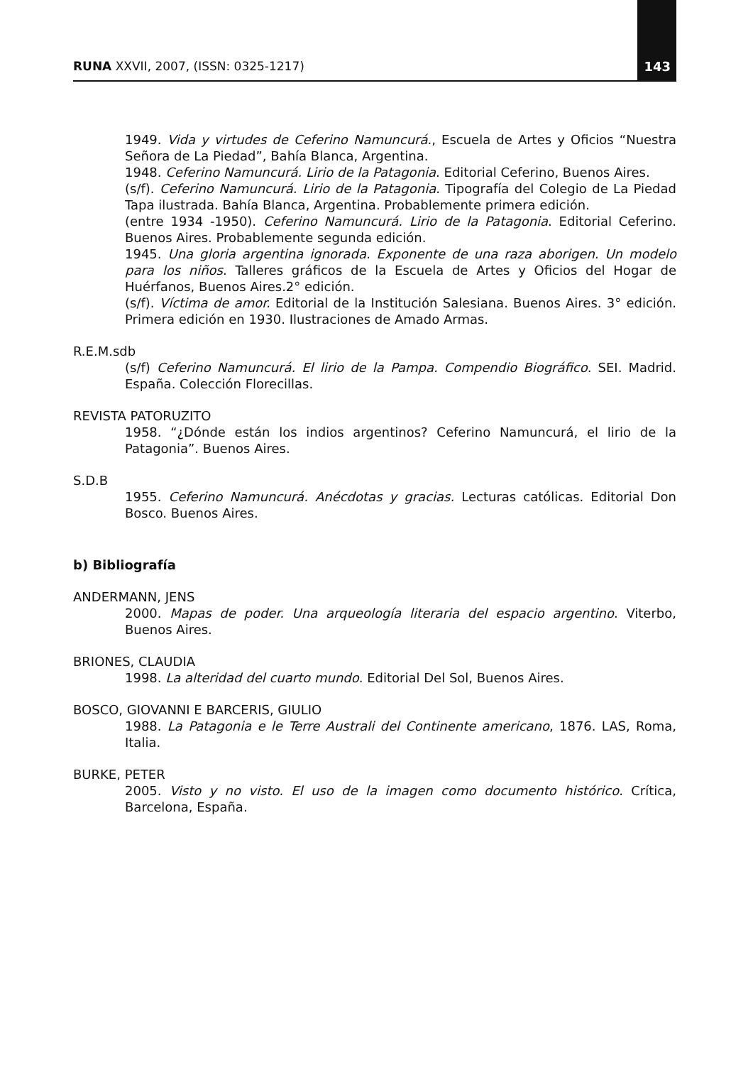RUNA XXVII, 2007, (ISSN: 0325-1217) 143
1949. Vida y virtudes de Ceferino Namuncurá., Escuela de Artes y Oficios “Nuestra Señora de La Piedad”, Bahía Blanca, Argentina.
1948. Ceferino Namuncurá. Lirio de la Patagonia. Editorial Ceferino, Buenos Aires.
(s/f). Ceferino Namuncurá. Lirio de la Patagonia. Tipografía del Colegio de La Piedad Tapa ilustrada. Bahía Blanca, Argentina. Probablemente primera edición.
(entre 1934 -1950). Ceferino Namuncurá. Lirio de la Patagonia. Editorial Ceferino. Buenos Aires. Probablemente segunda edición.
1945. Una gloria argentina ignorada. Exponente de una raza aborigen. Un modelo para los niños. Talleres gráficos de la Escuela de Artes y Oficios del Hogar de Huérfanos, Buenos Aires.2° edición.
(s/f). Víctima de amor. Editorial de la Institución Salesiana. Buenos Aires. 3° edición. Primera edición en 1930. Ilustraciones de Amado Armas.
R.E.M.sdb
(s/f) Ceferino Namuncurá. El lirio de la Pampa. Compendio Biográfico. SEI. Madrid. España. Colección Florecillas.
REVISTA PATORUZITO
1958. “¿Dónde están los indios argentinos? Ceferino Namuncurá, el lirio de la Patagonia”. Buenos Aires.
S.D.B
1955. Ceferino Namuncurá. Anécdotas y gracias. Lecturas católicas. Editorial Don Bosco. Buenos Aires.
b) Bibliografía
ANDERMANN, JENS
2000. Mapas de poder. Una arqueología literaria del espacio argentino. Viterbo, Buenos Aires.
BRIONES, CLAUDIA
1998. La alteridad del cuarto mundo. Editorial Del Sol, Buenos Aires.
BOSCO, GIOVANNI E BARCERIS, GIULIO
1988. La Patagonia e le Terre Australi del Continente americano, 1876. LAS, Roma, Italia.
BURKE, PETER
2005. Visto y no visto. El uso de la imagen como documento histórico. Crítica, Barcelona, España.